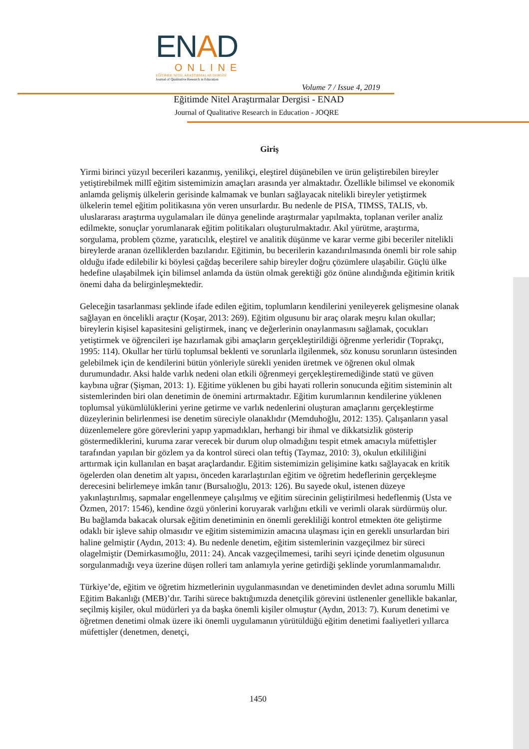ENAD
ONLINE
EĞİTİMDE NİTEL ARAŞTIRMALAR DERGİSİ
Journal of Qualitative Research in Education
Volume 7 / Issue 4, 2019
Eğitimde Nitel Araştırmalar Dergisi - ENAD
Journal of Qualitative Research in Education - JOQRE
Giriş
Yirmi birinci yüzyıl becerileri kazanmış, yenilikçi, eleştirel düşünebilen ve ürün geliştirebilen bireyler yetiştirebilmek millî eğitim sistemimizin amaçları arasında yer almaktadır. Özellikle bilimsel ve ekonomik anlamda gelişmiş ülkelerin gerisinde kalmamak ve bunları sağlayacak nitelikli bireyler yetiştirmek ülkelerin temel eğitim politikasına yön veren unsurlardır. Bu nedenle de PISA, TIMSS, TALIS, vb. uluslararası araştırma uygulamaları ile dünya genelinde araştırmalar yapılmakta, toplanan veriler analiz edilmekte, sonuçlar yorumlanarak eğitim politikaları oluşturulmaktadır. Akıl yürütme, araştırma, sorgulama, problem çözme, yaratıcılık, eleştirel ve analitik düşünme ve karar verme gibi beceriler nitelikli bireylerde aranan özelliklerden bazılarıdır. Eğitimin, bu becerilerin kazandırılmasında önemli bir role sahip olduğu ifade edilebilir ki böylesi çağdaş becerilere sahip bireyler doğru çözümlere ulaşabilir. Güçlü ülke hedefine ulaşabilmek için bilimsel anlamda da üstün olmak gerektiği göz önüne alındığında eğitimin kritik önemi daha da belirginleşmektedir.
Geleceğin tasarlanması şeklinde ifade edilen eğitim, toplumların kendilerini yenileyerek gelişmesine olanak sağlayan en öncelikli araçtır (Koşar, 2013: 269). Eğitim olgusunu bir araç olarak meşru kılan okullar; bireylerin kişisel kapasitesini geliştirmek, inanç ve değerlerinin onaylanmasını sağlamak, çocukları yetiştirmek ve öğrencileri işe hazırlamak gibi amaçların gerçekleştirildiği öğrenme yerleridir (Toprakçı, 1995: 114). Okullar her türlü toplumsal beklenti ve sorunlarla ilgilenmek, söz konusu sorunların üstesinden gelebilmek için de kendilerini bütün yönleriyle sürekli yeniden üretmek ve öğrenen okul olmak durumundadır. Aksi halde varlık nedeni olan etkili öğrenmeyi gerçekleştiremediğinde statü ve güven kaybına uğrar (Şişman, 2013: 1). Eğitime yüklenen bu gibi hayati rollerin sonucunda eğitim sisteminin alt sistemlerinden biri olan denetimin de önemini artırmaktadır. Eğitim kurumlarının kendilerine yüklenen toplumsal yükümlülüklerini yerine getirme ve varlık nedenlerini oluşturan amaçlarını gerçekleştirme düzeylerinin belirlenmesi ise denetim süreciyle olanaklıdır (Memduhoğlu, 2012: 135). Çalışanların yasal düzenlemelere göre görevlerini yapıp yapmadıkları, herhangi bir ihmal ve dikkatsizlik gösterip göstermediklerini, kuruma zarar verecek bir durum olup olmadığını tespit etmek amacıyla müfettişler tarafından yapılan bir gözlem ya da kontrol süreci olan teftiş (Taymaz, 2010: 3), okulun etkililiğini arttırmak için kullanılan en başat araçlardandır. Eğitim sistemimizin gelişimine katkı sağlayacak en kritik ögelerden olan denetim alt yapısı, önceden kararlaştırılan eğitim ve öğretim hedeflerinin gerçekleşme derecesini belirlemeye imkân tanır (Bursalıoğlu, 2013: 126). Bu sayede okul, istenen düzeye yakınlaştırılmış, sapmalar engellenmeye çalışılmış ve eğitim sürecinin geliştirilmesi hedeflenmiş (Usta ve Özmen, 2017: 1546), kendine özgü yönlerini koruyarak varlığını etkili ve verimli olarak sürdürmüş olur. Bu bağlamda bakacak olursak eğitim denetiminin en önemli gerekliliği kontrol etmekten öte geliştirme odaklı bir işleve sahip olmasıdır ve eğitim sistemimizin amacına ulaşması için en gerekli unsurlardan biri haline gelmiştir (Aydın, 2013: 4). Bu nedenle denetim, eğitim sistemlerinin vazgeçilmez bir süreci olagelmiştir (Demirkasımoğlu, 2011: 24). Ancak vazgeçilmemesi, tarihi seyri içinde denetim olgusunun sorgulanmadığı veya üzerine düşen rolleri tam anlamıyla yerine getirdiği şeklinde yorumlanmamalıdır.
Türkiye’de, eğitim ve öğretim hizmetlerinin uygulanmasından ve denetiminden devlet adına sorumlu Milli Eğitim Bakanlığı (MEB)’dır. Tarihi sürece baktığımızda denetçilik görevini üstlenenler genellikle bakanlar, seçilmiş kişiler, okul müdürleri ya da başka önemli kişiler olmuştur (Aydın, 2013: 7). Kurum denetimi ve öğretmen denetimi olmak üzere iki önemli uygulamanın yürütüldüğü eğitim denetimi faaliyetleri yıllarca müfettişler (denetmen, denetçi,
1450